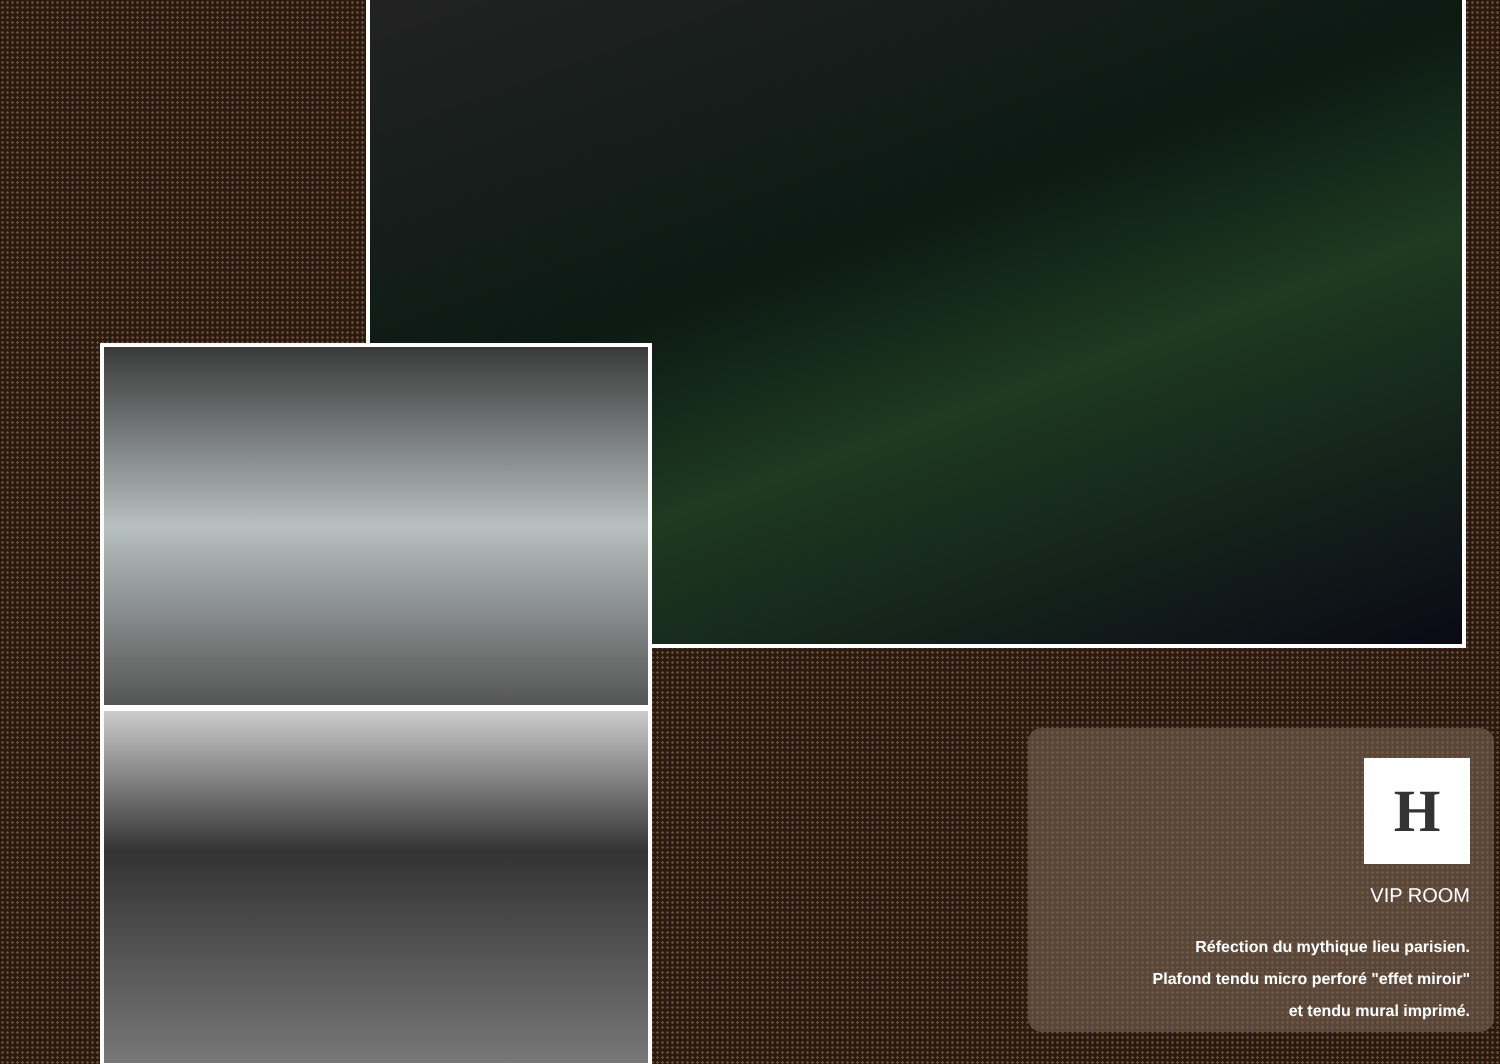H
VIP ROOM
Réfection du mythique lieu parisien.
Plafond tendu micro perforé "effet miroir"
et tendu mural imprimé.